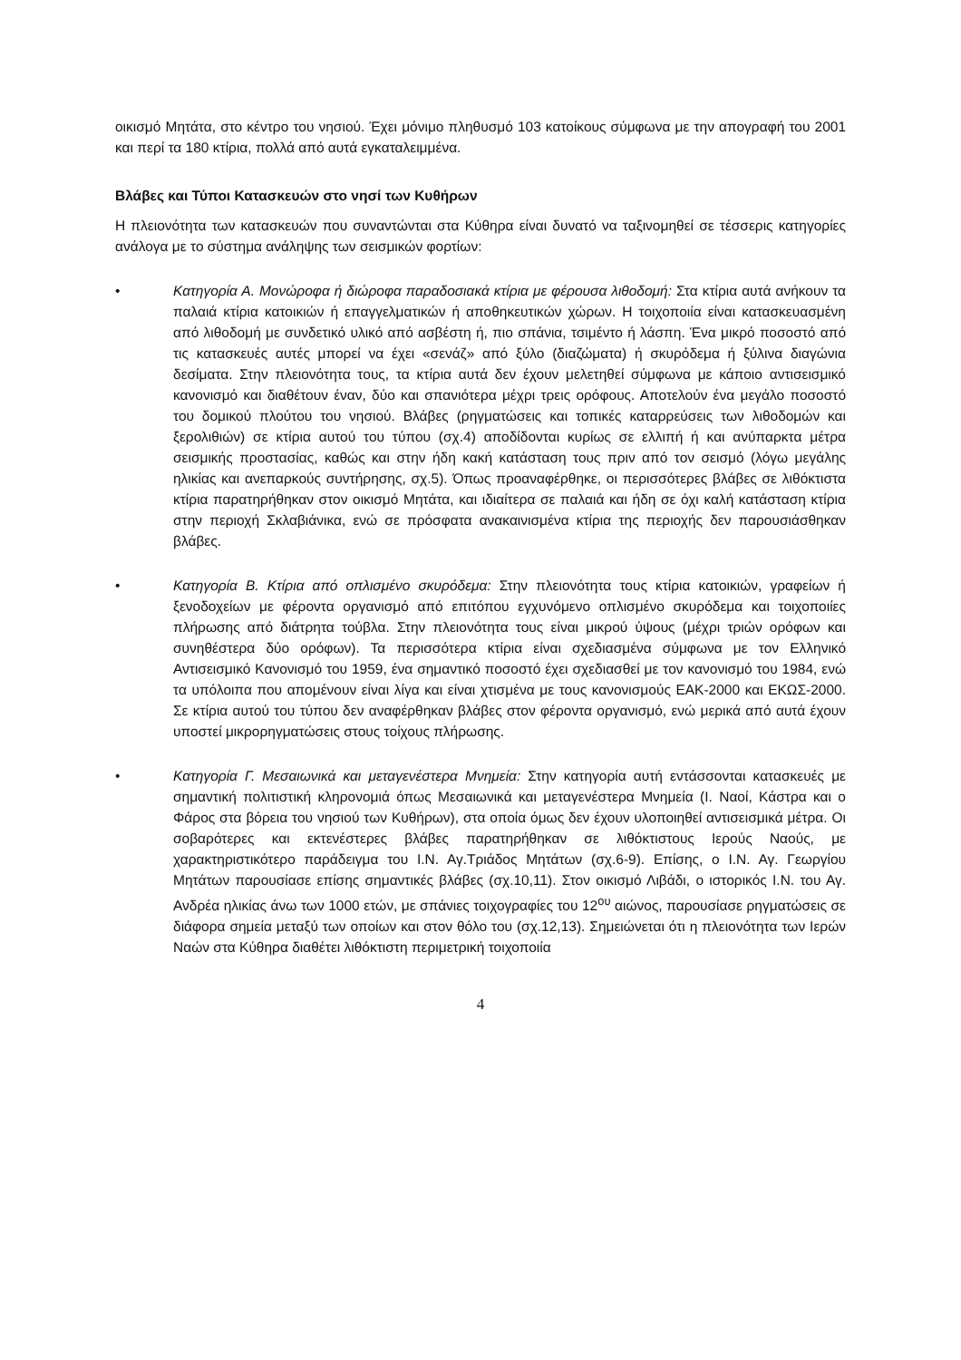οικισμό Μητάτα, στο κέντρο του νησιού. Έχει μόνιμο πληθυσμό 103 κατοίκους σύμφωνα με την απογραφή του 2001 και περί τα 180 κτίρια, πολλά από αυτά εγκαταλειμμένα.
Βλάβες και Τύποι Κατασκευών στο νησί των Κυθήρων
Η πλειονότητα των κατασκευών που συναντώνται στα Κύθηρα είναι δυνατό να ταξινομηθεί σε τέσσερις κατηγορίες ανάλογα με το σύστημα ανάληψης των σεισμικών φορτίων:
• Κατηγορία Α. Μονώροφα ή διώροφα παραδοσιακά κτίρια με φέρουσα λιθοδομή: Στα κτίρια αυτά ανήκουν τα παλαιά κτίρια κατοικιών ή επαγγελματικών ή αποθηκευτικών χώρων. Η τοιχοποιία είναι κατασκευασμένη από λιθοδομή με συνδετικό υλικό από ασβέστη ή, πιο σπάνια, τσιμέντο ή λάσπη. Ένα μικρό ποσοστό από τις κατασκευές αυτές μπορεί να έχει «σενάζ» από ξύλο (διαζώματα) ή σκυρόδεμα ή ξύλινα διαγώνια δεσίματα. Στην πλειονότητα τους, τα κτίρια αυτά δεν έχουν μελετηθεί σύμφωνα με κάποιο αντισεισμικό κανονισμό και διαθέτουν έναν, δύο και σπανιότερα μέχρι τρεις ορόφους. Αποτελούν ένα μεγάλο ποσοστό του δομικού πλούτου του νησιού. Βλάβες (ρηγματώσεις και τοπικές καταρρεύσεις των λιθοδομών και ξερολιθιών) σε κτίρια αυτού του τύπου (σχ.4) αποδίδονται κυρίως σε ελλιπή ή και ανύπαρκτα μέτρα σεισμικής προστασίας, καθώς και στην ήδη κακή κατάσταση τους πριν από τον σεισμό (λόγω μεγάλης ηλικίας και ανεπαρκούς συντήρησης, σχ.5). Όπως προαναφέρθηκε, οι περισσότερες βλάβες σε λιθόκτιστα κτίρια παρατηρήθηκαν στον οικισμό Μητάτα, και ιδιαίτερα σε παλαιά και ήδη σε όχι καλή κατάσταση κτίρια στην περιοχή Σκλαβιάνικα, ενώ σε πρόσφατα ανακαινισμένα κτίρια της περιοχής δεν παρουσιάσθηκαν βλάβες.
• Κατηγορία Β. Κτίρια από οπλισμένο σκυρόδεμα: Στην πλειονότητα τους κτίρια κατοικιών, γραφείων ή ξενοδοχείων με φέροντα οργανισμό από επιτόπου εγχυνόμενο οπλισμένο σκυρόδεμα και τοιχοποιίες πλήρωσης από διάτρητα τούβλα. Στην πλειονότητα τους είναι μικρού ύψους (μέχρι τριών ορόφων και συνηθέστερα δύο ορόφων). Τα περισσότερα κτίρια είναι σχεδιασμένα σύμφωνα με τον Ελληνικό Αντισεισμικό Κανονισμό του 1959, ένα σημαντικό ποσοστό έχει σχεδιασθεί με τον κανονισμό του 1984, ενώ τα υπόλοιπα που απομένουν είναι λίγα και είναι χτισμένα με τους κανονισμούς ΕΑΚ-2000 και ΕΚΩΣ-2000. Σε κτίρια αυτού του τύπου δεν αναφέρθηκαν βλάβες στον φέροντα οργανισμό, ενώ μερικά από αυτά έχουν υποστεί μικρορηγματώσεις στους τοίχους πλήρωσης.
• Κατηγορία Γ. Μεσαιωνικά και μεταγενέστερα Μνημεία: Στην κατηγορία αυτή εντάσσονται κατασκευές με σημαντική πολιτιστική κληρονομιά όπως Μεσαιωνικά και μεταγενέστερα Μνημεία (Ι. Ναοί, Κάστρα και ο Φάρος στα βόρεια του νησιού των Κυθήρων), στα οποία όμως δεν έχουν υλοποιηθεί αντισεισμικά μέτρα. Οι σοβαρότερες και εκτενέστερες βλάβες παρατηρήθηκαν σε λιθόκτιστους Ιερούς Ναούς, με χαρακτηριστικότερο παράδειγμα του Ι.Ν. Αγ.Τριάδος Μητάτων (σχ.6-9). Επίσης, ο Ι.Ν. Αγ. Γεωργίου Μητάτων παρουσίασε επίσης σημαντικές βλάβες (σχ.10,11). Στον οικισμό Λιβάδι, ο ιστορικός Ι.Ν. του Αγ. Ανδρέα ηλικίας άνω των 1000 ετών, με σπάνιες τοιχογραφίες του 12<sup>ου</sup> αιώνος, παρουσίασε ρηγματώσεις σε διάφορα σημεία μεταξύ των οποίων και στον θόλο του (σχ.12,13). Σημειώνεται ότι η πλειονότητα των Ιερών Ναών στα Κύθηρα διαθέτει λιθόκτιστη περιμετρική τοιχοποιία
4